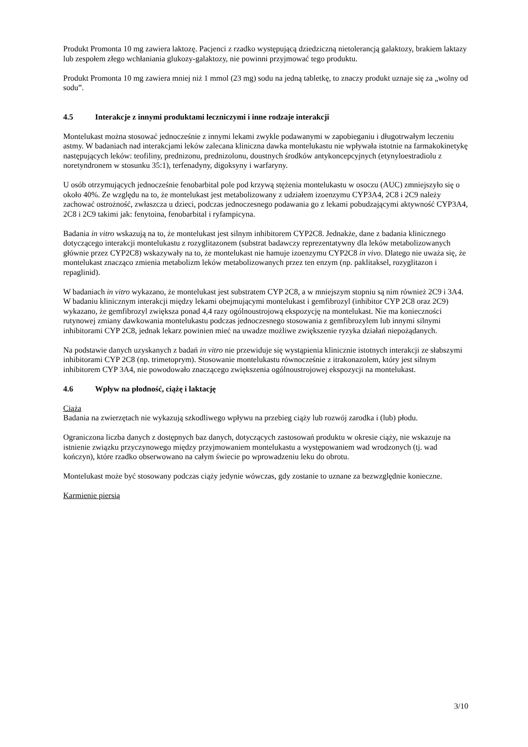Produkt Promonta 10 mg zawiera laktozę. Pacjenci z rzadko występującą dziedziczną nietolerancją galaktozy, brakiem laktazy lub zespołem złego wchłaniania glukozy-galaktozy, nie powinni przyjmować tego produktu.
Produkt Promonta 10 mg zawiera mniej niż 1 mmol (23 mg) sodu na jedną tabletkę, to znaczy produkt uznaje się za „wolny od sodu”.
4.5 Interakcje z innymi produktami leczniczymi i inne rodzaje interakcji
Montelukast można stosować jednocześnie z innymi lekami zwykle podawanymi w zapobieganiu i długotrwałym leczeniu astmy. W badaniach nad interakcjami leków zalecana kliniczna dawka montelukastu nie wpływała istotnie na farmakokinetykę następujących leków: teofiliny, prednizonu, prednizolonu, doustnych środków antykoncepcyjnych (etynyloestradiolu z noretyndronem w stosunku 35:1), terfenadyny, digoksyny i warfaryny.
U osób otrzymujących jednocześnie fenobarbital pole pod krzywą stężenia montelukastu w osoczu (AUC) zmniejszyło się o około 40%. Ze względu na to, że montelukast jest metabolizowany z udziałem izoenzymu CYP3A4, 2C8 i 2C9 należy zachować ostrożność, zwłaszcza u dzieci, podczas jednoczesnego podawania go z lekami pobudzającymi aktywność CYP3A4, 2C8 i 2C9 takimi jak: fenytoina, fenobarbital i ryfampicyna.
Badania in vitro wskazują na to, że montelukast jest silnym inhibitorem CYP2C8. Jednakże, dane z badania klinicznego dotyczącego interakcji montelukastu z rozyglitazonem (substrat badawczy reprezentatywny dla leków metabolizowanych głównie przez CYP2C8) wskazywały na to, że montelukast nie hamuje izoenzymu CYP2C8 in vivo. Dlatego nie uważa się, że montelukast znacząco zmienia metabolizm leków metabolizowanych przez ten enzym (np. paklitaksel, rozyglitazon i repaglinid).
W badaniach in vitro wykazano, że montelukast jest substratem CYP 2C8, a w mniejszym stopniu są nim również 2C9 i 3A4. W badaniu klinicznym interakcji między lekami obejmującymi montelukast i gemfibrozyl (inhibitor CYP 2C8 oraz 2C9) wykazano, że gemfibrozyl zwiększa ponad 4,4 razy ogólnoustrojową ekspozycję na montelukast. Nie ma konieczności rutynowej zmiany dawkowania montelukastu podczas jednoczesnego stosowania z gemfibrozylem lub innymi silnymi inhibitorami CYP 2C8, jednak lekarz powinien mieć na uwadze możliwe zwiększenie ryzyka działań niepożądanych.
Na podstawie danych uzyskanych z badań in vitro nie przewiduje się wystąpienia klinicznie istotnych interakcji ze słabszymi inhibitorami CYP 2C8 (np. trimetoprym). Stosowanie montelukastu równocześnie z itrakonazolem, który jest silnym inhibitorem CYP 3A4, nie powodowało znaczącego zwiększenia ogólnoustrojowej ekspozycji na montelukast.
4.6 Wpływ na płodność, ciążę i laktację
Ciąża
Badania na zwierzętach nie wykazują szkodliwego wpływu na przebieg ciąży lub rozwój zarodka i (lub) płodu.
Ograniczona liczba danych z dostępnych baz danych, dotyczących zastosowań produktu w okresie ciąży, nie wskazuje na istnienie związku przyczynowego między przyjmowaniem montelukastu a występowaniem wad wrodzonych (tj. wad kończyn), które rzadko obserwowano na całym świecie po wprowadzeniu leku do obrotu.
Montelukast może być stosowany podczas ciąży jedynie wówczas, gdy zostanie to uznane za bezwzględnie konieczne.
Karmienie piersią
3/10